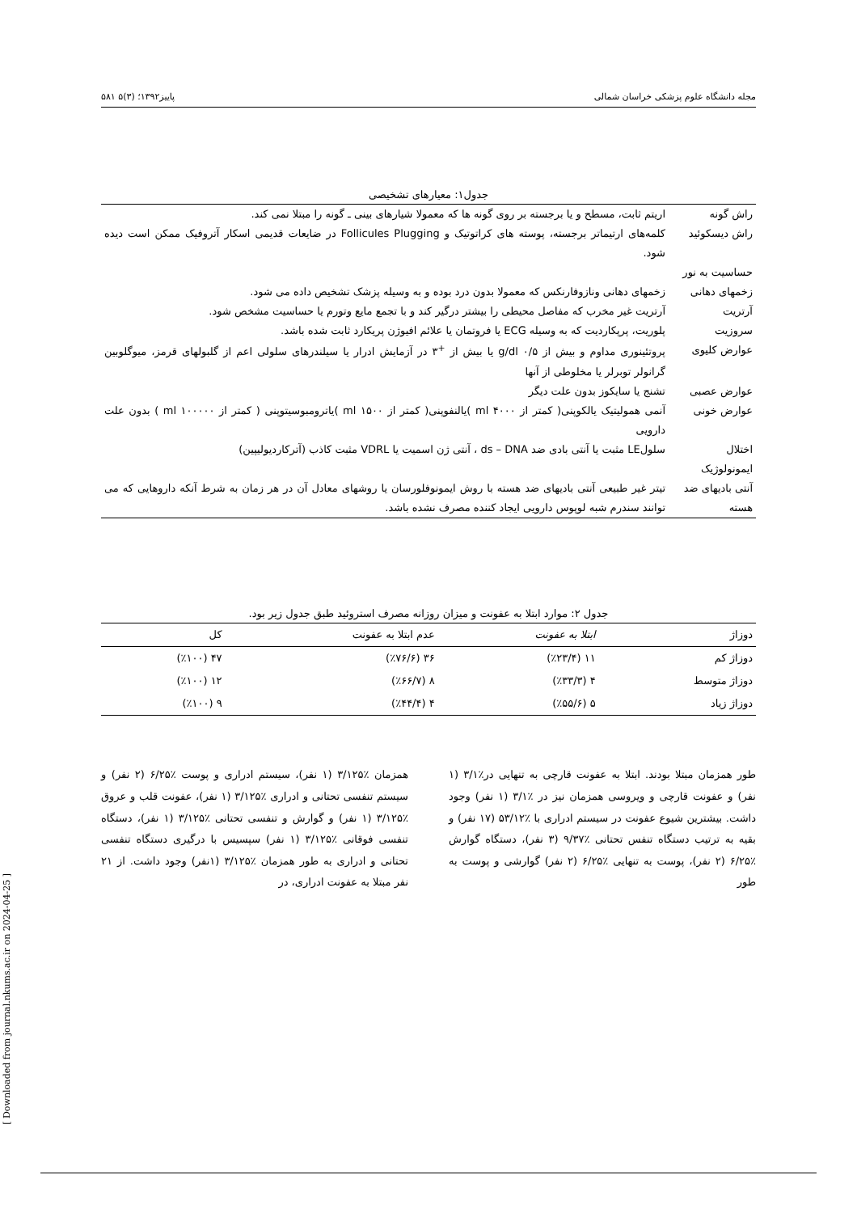مجله دانشگاه علوم پزشکی خراسان شمالی پاییز۱۳۹۲؛ (۳)۵ ۵۸۱
جدول۱: معیارهای تشخیصی
| راش گونه | اریتم ثابت، مسطح و یا برجسته بر روی گونه ها که معمولا شیارهای بینی ـ گونه را مبتلا نمی کند. |
| راش دیسکوئید | کلمه‌های ارتیماتر برجسته، پوسته های کراتوتیک و Follicules Plugging در ضایعات قدیمی اسکار آتروفیک ممکن است دیده شود. |
| حساسیت به نور | |
| زخمهای دهانی | زخمهای دهانی ونازوفارنکس که معمولا بدون درد بوده و به وسیله پزشک تشخیص داده می شود. |
| آرتریت | آرتریت غیر مخرب که مفاصل محیطی را بیشتر درگیر کند و با تجمع مایع وتورم یا حساسیت مشخص شود. |
| سروزیت | پلوریت، پرپکاردیت که به وسیله ECG یا فروتمان یا علائم افیوژن پریکارد ثابت شده باشد. |
| عوارض کلیوی | پروتئینوری مداوم و بیش از g/dl ۰/۵ یا بیش از <sup>+</sup>۳ در آزمایش ادرار یا سیلندرهای سلولی اعم از گلبولهای قرمز، میوگلوبین گرانولر توبرلر یا مخلوطی از آنها |
| عوارض عصبی | تشنج یا سایکوز بدون علت دیگر |
| عوارض خونی | آنمی همولیتیک یالکوپنی( کمتر از ml ۴۰۰۰ )یالنفوپنی( کمتر از ml ۱۵۰۰ )یاترومبوسیتوپنی ( کمتر از ml ۱۰۰۰۰۰ ) بدون علت دارویی |
| اختلال ایمونولوژیک | سلولLE مثبت یا آنتی بادی ضد ds – DNA ، آنتی ژن اسمیت یا VDRL مثبت کاذب (آترکاردیولیپین) |
| آنتی بادیهای ضد هسته | تیتر غیر طبیعی آنتی بادیهای ضد هسته با روش ایمونوفلورسان یا روشهای معادل آن در هر زمان به شرط آنکه داروهایی که می توانند سندرم شبه لوپوس دارویی ایجاد کننده مصرف نشده باشد. |
جدول ۲: موارد ابتلا به عفونت و میزان روزانه مصرف استروئید طبق جدول زیر بود.
| دوزاژ | ابتلا به عفونت | عدم ابتلا به عفونت | کل |
| --- | --- | --- | --- |
| دوزاژ کم | ۱۱ (٪۲۳/۴) | ۳۶ (٪۷۶/۶) | ۴۷ (٪۱۰۰) |
| دوزاژ متوسط | ۴ (٪۳۳/۳) | ۸ (٪۶۶/۷) | ۱۲ (٪۱۰۰) |
| دوزاژ زیاد | ۵ (٪۵۵/۶) | ۴ (٪۴۴/۴) | ۹ (٪۱۰۰) |
طور همزمان مبتلا بودند. ابتلا به عفونت قارچی به تنهایی در٪۳/۱ (۱ نفر) و عفونت قارچی و ویروسی همزمان نیز در ٪۳/۱ (۱ نفر) وجود داشت. بیشترین شیوع عفونت در سیستم ادراری با ٪۵۳/۱۲ (۱۷ نفر) و بقیه به ترتیب دستگاه تنفس تحتانی ٪۹/۳۷ (۳ نفر)، دستگاه گوارش ٪۶/۲۵ (۲ نفر)، پوست به تنهایی ٪۶/۲۵ (۲ نفر) گوارشی و پوست به طور
همزمان ٪۳/۱۲۵ (۱ نفر)، سیستم ادراری و پوست ٪۶/۲۵ (۲ نفر) و سیستم تنفسی تحتانی و ادراری ٪۳/۱۲۵ (۱ نفر)، عفونت قلب و عروق ٪۳/۱۲۵ (۱ نفر) و گوارش و تنفسی تحتانی ٪۳/۱۲۵ (۱ نفر)، دستگاه تنفسی فوقانی ٪۳/۱۲۵ (۱ نفر) سپسیس با درگیری دستگاه تنفسی تحتانی و ادراری به طور همزمان ٪۳/۱۲۵ (۱نفر) وجود داشت. از ۲۱ نفر مبتلا به عفونت ادراری، در
[ Downloaded from journal.nkums.ac.ir on 2024-04-25 ]